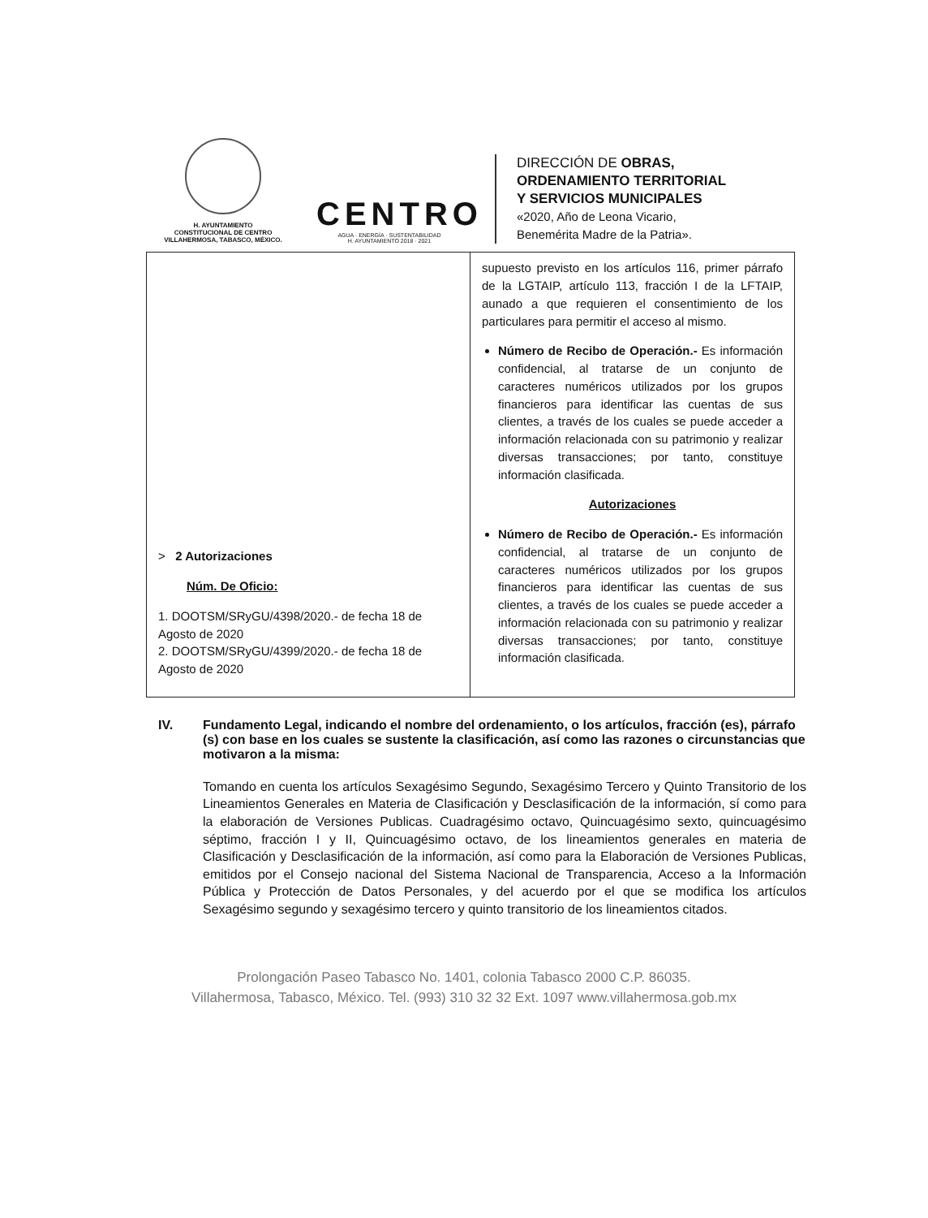H. AYUNTAMIENTO
CONSTITUCIONAL DE CENTRO
VILLAHERMOSA, TABASCO, MÉXICO.
CENTRO
AGUA · ENERGÍA · SUSTENTABILIDAD
H. AYUNTAMIENTO 2018 · 2021
DIRECCIÓN DE OBRAS,
ORDENAMIENTO TERRITORIAL
Y SERVICIOS MUNICIPALES
«2020, Año de Leona Vicario,
Benemérita Madre de la Patria».
| > 2 Autorizaciones Núm. De Oficio: 1. DOOTSM/SRyGU/4398/2020.- de fecha 18 de Agosto de 2020 2. DOOTSM/SRyGU/4399/2020.- de fecha 18 de Agosto de 2020 | supuesto previsto en los artículos 116, primer párrafo de la LGTAIP, artículo 113, fracción I de la LFTAIP, aunado a que requieren el consentimiento de los particulares para permitir el acceso al mismo. Número de Recibo de Operación.- Es información confidencial, al tratarse de un conjunto de caracteres numéricos utilizados por los grupos financieros para identificar las cuentas de sus clientes, a través de los cuales se puede acceder a información relacionada con su patrimonio y realizar diversas transacciones; por tanto, constituye información clasificada. Autorizaciones Número de Recibo de Operación.- Es información confidencial, al tratarse de un conjunto de caracteres numéricos utilizados por los grupos financieros para identificar las cuentas de sus clientes, a través de los cuales se puede acceder a información relacionada con su patrimonio y realizar diversas transacciones; por tanto, constituye información clasificada. |
IV. Fundamento Legal, indicando el nombre del ordenamiento, o los artículos, fracción (es), párrafo (s) con base en los cuales se sustente la clasificación, así como las razones o circunstancias que motivaron a la misma:
Tomando en cuenta los artículos Sexagésimo Segundo, Sexagésimo Tercero y Quinto Transitorio de los Lineamientos Generales en Materia de Clasificación y Desclasificación de la información, sí como para la elaboración de Versiones Publicas. Cuadragésimo octavo, Quincuagésimo sexto, quincuagésimo séptimo, fracción I y II, Quincuagésimo octavo, de los lineamientos generales en materia de Clasificación y Desclasificación de la información, así como para la Elaboración de Versiones Publicas, emitidos por el Consejo nacional del Sistema Nacional de Transparencia, Acceso a la Información Pública y Protección de Datos Personales, y del acuerdo por el que se modifica los artículos Sexagésimo segundo y sexagésimo tercero y quinto transitorio de los lineamientos citados.
Prolongación Paseo Tabasco No. 1401, colonia Tabasco 2000 C.P. 86035.
Villahermosa, Tabasco, México. Tel. (993) 310 32 32 Ext. 1097 www.villahermosa.gob.mx